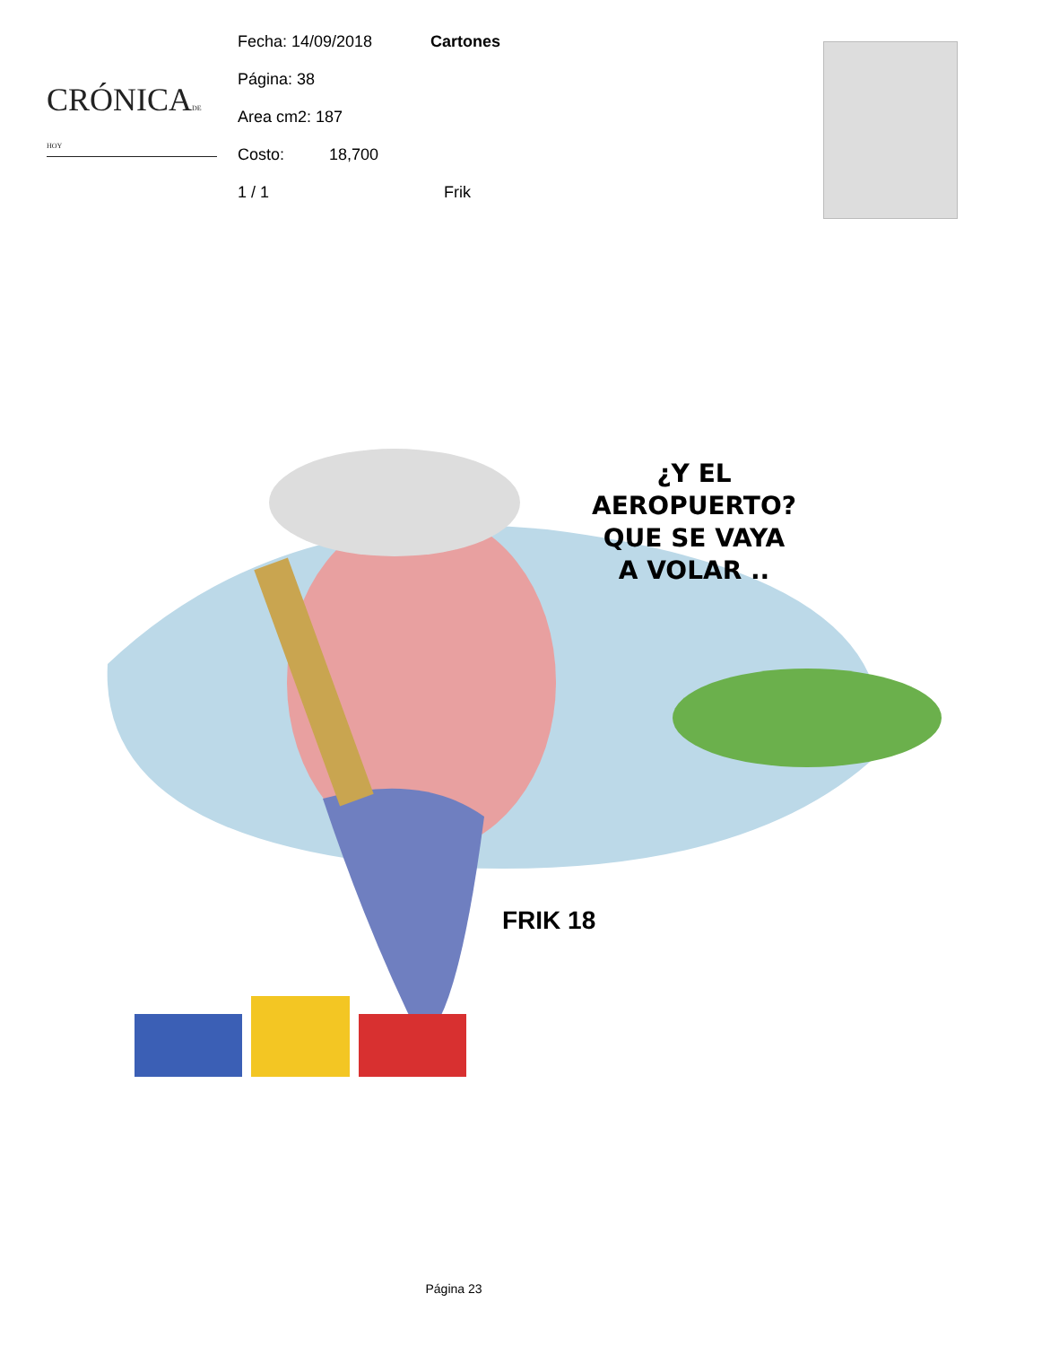CRÓNICADE HOY
Fecha: 14/09/2018
Página: 38
Area cm2: 187
Costo: 18,700
1 / 1 Frik
Cartones
¿Y EL
AEROPUERTO?
QUE SE VAYA
A VOLAR ..
FRIK 18
Página 23